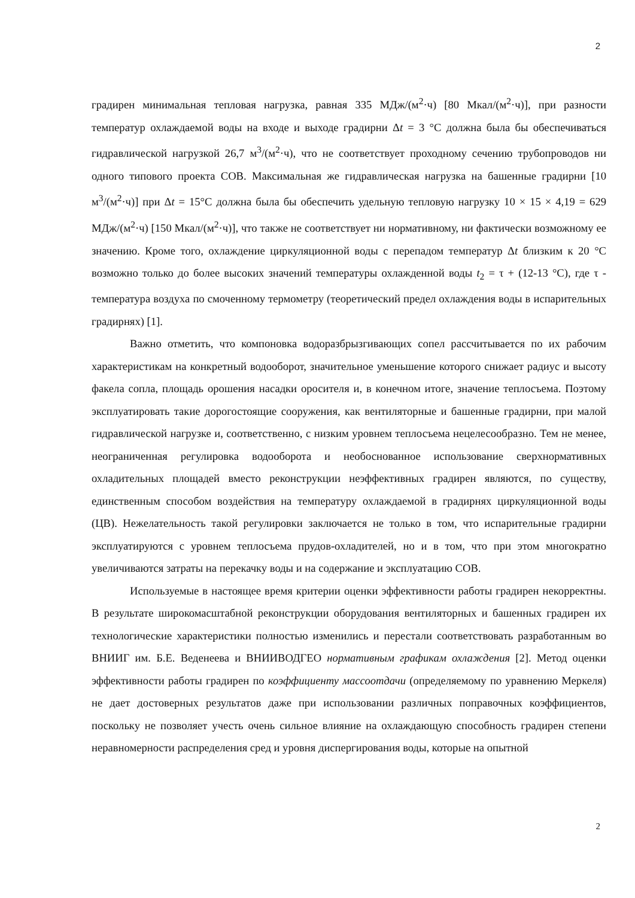2
градирен минимальная тепловая нагрузка, равная 335 МДж/(м<sup>2</sup>·ч) [80 Мкал/(м<sup>2</sup>·ч)], при разности температур охлаждаемой воды на входе и выходе градирни Δt = 3 °С должна была бы обеспечиваться гидравлической нагрузкой 26,7 м<sup>3</sup>/(м<sup>2</sup>·ч), что не соответствует проходному сечению трубопроводов ни одного типового проекта СОВ. Максимальная же гидравлическая нагрузка на башенные градирни [10 м<sup>3</sup>/(м<sup>2</sup>·ч)] при Δt = 15°С должна была бы обеспечить удельную тепловую нагрузку 10 × 15 × 4,19 = 629 МДж/(м<sup>2</sup>·ч) [150 Мкал/(м<sup>2</sup>·ч)], что также не соответствует ни нормативному, ни фактически возможному ее значению. Кроме того, охлаждение циркуляционной воды с перепадом температур Δt близким к 20 °С возможно только до более высоких значений температуры охлажденной воды t<sub>2</sub> = τ + (12-13 °С), где τ - температура воздуха по смоченному термометру (теоретический предел охлаждения воды в испарительных градирнях) [1].
Важно отметить, что компоновка водоразбрызгивающих сопел рассчитывается по их рабочим характеристикам на конкретный водооборот, значительное уменьшение которого снижает радиус и высоту факела сопла, площадь орошения насадки оросителя и, в конечном итоге, значение теплосъема. Поэтому эксплуатировать такие дорогостоящие сооружения, как вентиляторные и башенные градирни, при малой гидравлической нагрузке и, соответственно, с низким уровнем теплосъема нецелесообразно. Тем не менее, неограниченная регулировка водооборота и необоснованное использование сверхнормативных охладительных площадей вместо реконструкции неэффективных градирен являются, по существу, единственным способом воздействия на температуру охлаждаемой в градирнях циркуляционной воды (ЦВ). Нежелательность такой регулировки заключается не только в том, что испарительные градирни эксплуатируются с уровнем теплосъема прудов-охладителей, но и в том, что при этом многократно увеличиваются затраты на перекачку воды и на содержание и эксплуатацию СОВ.
Используемые в настоящее время критерии оценки эффективности работы градирен некорректны. В результате широкомасштабной реконструкции оборудования вентиляторных и башенных градирен их технологические характеристики полностью изменились и перестали соответствовать разработанным во ВНИИГ им. Б.Е. Веденеева и ВНИИВОДГЕО нормативным графикам охлаждения [2]. Метод оценки эффективности работы градирен по коэффициенту массоотдачи (определяемому по уравнению Меркеля) не дает достоверных результатов даже при использовании различных поправочных коэффициентов, поскольку не позволяет учесть очень сильное влияние на охлаждающую способность градирен степени неравномерности распределения сред и уровня диспергирования воды, которые на опытной
2